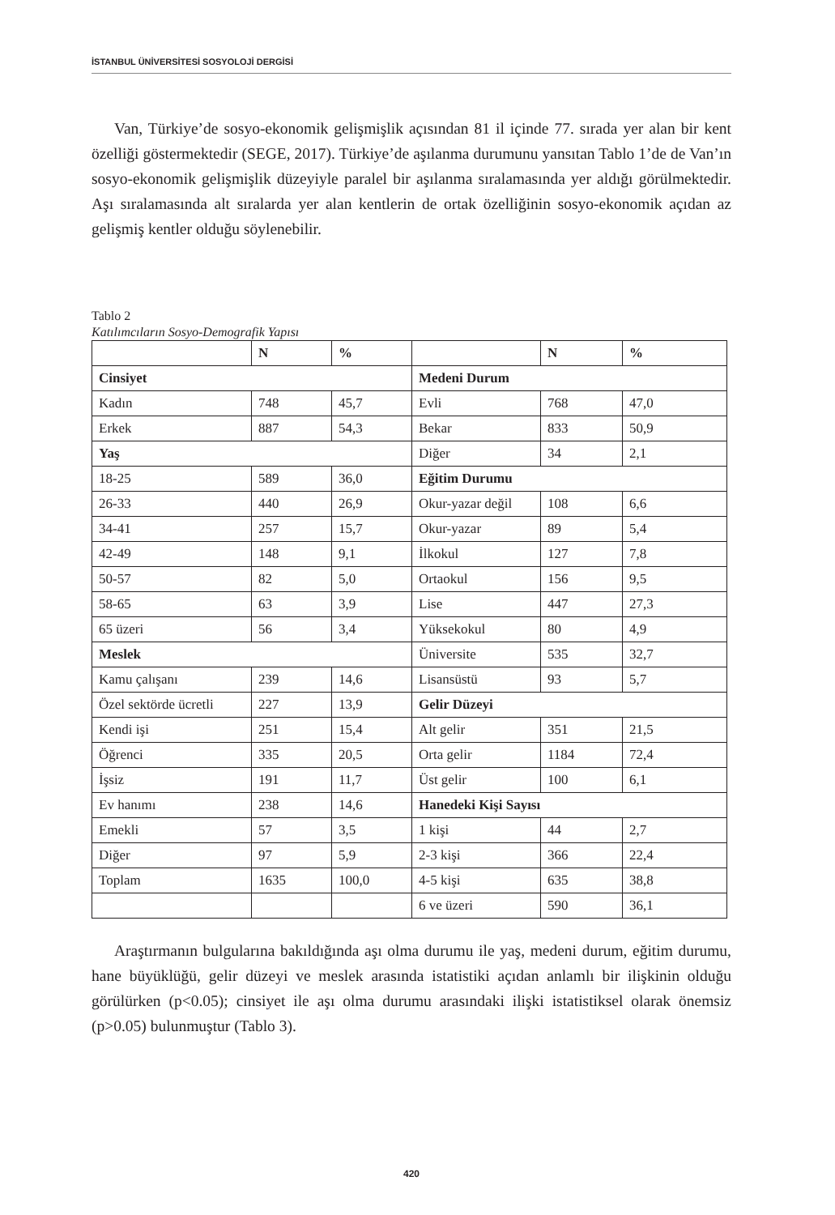İSTANBUL ÜNİVERSİTESİ SOSYOLOJİ DERGİSİ
Van, Türkiye’de sosyo-ekonomik gelişmişlik açısından 81 il içinde 77. sırada yer alan bir kent özelliği göstermektedir (SEGE, 2017). Türkiye’de aşılanma durumunu yansıtan Tablo 1’de de Van’ın sosyo-ekonomik gelişmişlik düzeyiyle paralel bir aşılanma sıralamasında yer aldığı görülmektedir. Aşı sıralamasında alt sıralarda yer alan kentlerin de ortak özelliğinin sosyo-ekonomik açıdan az gelişmiş kentler olduğu söylenebilir.
Tablo 2
Katılımcıların Sosyo-Demografik Yapısı
| | N | % | | N | % |
| Cinsiyet | | | Medeni Durum | | |
| Kadın | 748 | 45,7 | Evli | 768 | 47,0 |
| Erkek | 887 | 54,3 | Bekar | 833 | 50,9 |
| Yaş | | | Diğer | 34 | 2,1 |
| 18-25 | 589 | 36,0 | Eğitim Durumu | | |
| 26-33 | 440 | 26,9 | Okur-yazar değil | 108 | 6,6 |
| 34-41 | 257 | 15,7 | Okur-yazar | 89 | 5,4 |
| 42-49 | 148 | 9,1 | İlkokul | 127 | 7,8 |
| 50-57 | 82 | 5,0 | Ortaokul | 156 | 9,5 |
| 58-65 | 63 | 3,9 | Lise | 447 | 27,3 |
| 65 üzeri | 56 | 3,4 | Yüksekokul | 80 | 4,9 |
| Meslek | | | Üniversite | 535 | 32,7 |
| Kamu çalışanı | 239 | 14,6 | Lisansüstü | 93 | 5,7 |
| Özel sektörde ücretli | 227 | 13,9 | Gelir Düzeyi | | |
| Kendi işi | 251 | 15,4 | Alt gelir | 351 | 21,5 |
| Öğrenci | 335 | 20,5 | Orta gelir | 1184 | 72,4 |
| İşsiz | 191 | 11,7 | Üst gelir | 100 | 6,1 |
| Ev hanımı | 238 | 14,6 | Hanedeki Kişi Sayısı | | |
| Emekli | 57 | 3,5 | 1 kişi | 44 | 2,7 |
| Diğer | 97 | 5,9 | 2-3 kişi | 366 | 22,4 |
| Toplam | 1635 | 100,0 | 4-5 kişi | 635 | 38,8 |
| | | | 6 ve üzeri | 590 | 36,1 |
Araştırmanın bulgularına bakıldığında aşı olma durumu ile yaş, medeni durum, eğitim durumu, hane büyüklüğü, gelir düzeyi ve meslek arasında istatistiki açıdan anlamlı bir ilişkinin olduğu görülürken (p<0.05); cinsiyet ile aşı olma durumu arasındaki ilişki istatistiksel olarak önemsiz (p>0.05) bulunmuştur (Tablo 3).
420